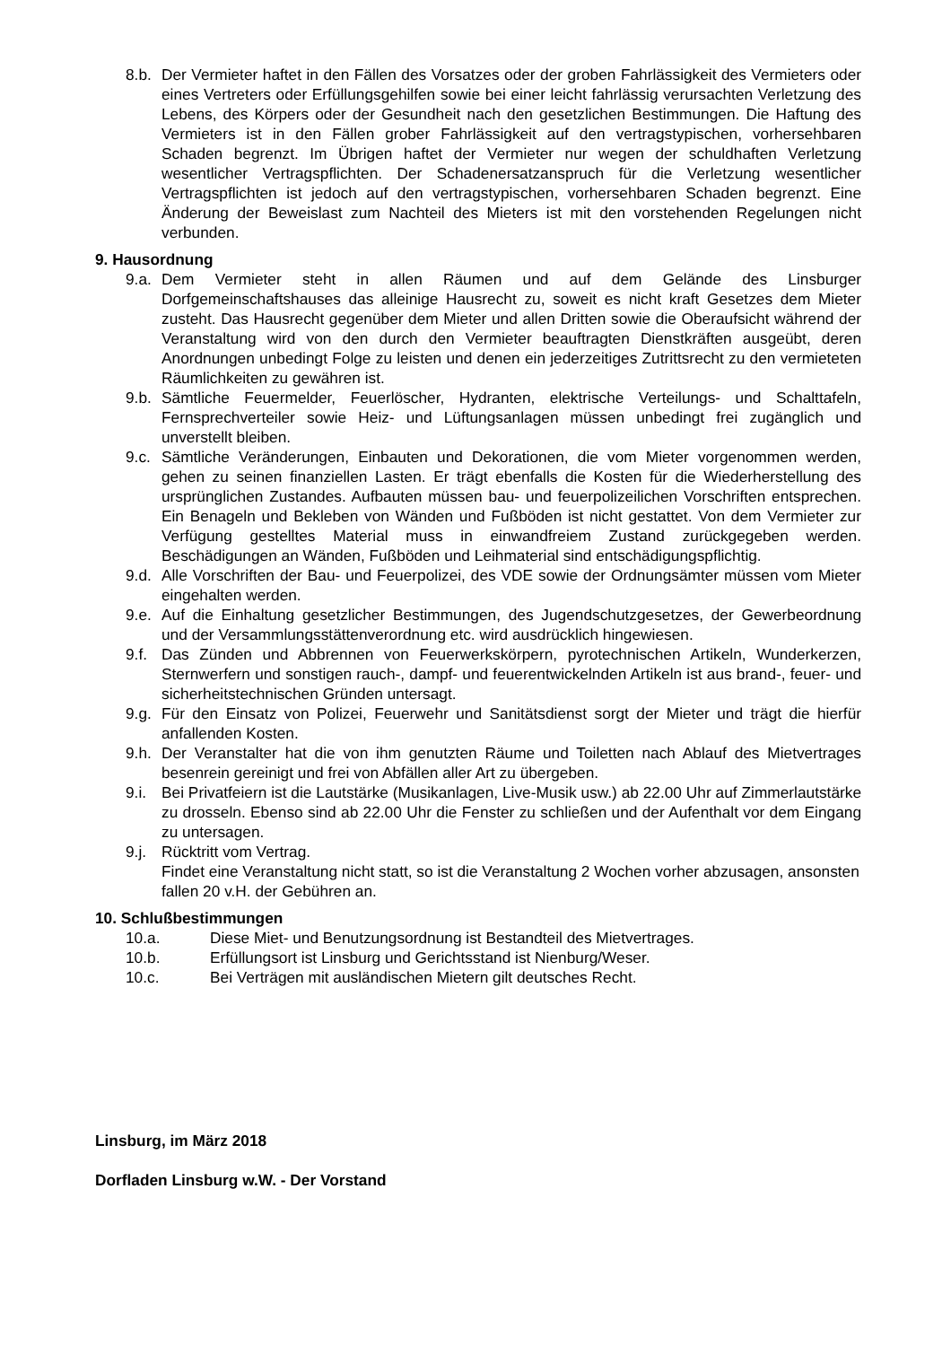8.b.
Der Vermieter haftet in den Fällen des Vorsatzes oder der groben Fahrlässigkeit des Vermieters oder eines Vertreters oder Erfüllungsgehilfen sowie bei einer leicht fahrlässig verursachten Verletzung des Lebens, des Körpers oder der Gesundheit nach den gesetzlichen Bestimmungen. Die Haftung des Vermieters ist in den Fällen grober Fahrlässigkeit auf den vertragstypischen, vorhersehbaren Schaden begrenzt. Im Übrigen haftet der Vermieter nur wegen der schuldhaften Verletzung wesentlicher Vertragspflichten. Der Schadenersatzanspruch für die Verletzung wesentlicher Vertragspflichten ist jedoch auf den vertragstypischen, vorhersehbaren Schaden begrenzt. Eine Änderung der Beweislast zum Nachteil des Mieters ist mit den vorstehenden Regelungen nicht verbunden.
9. Hausordnung
9.a.
Dem Vermieter steht in allen Räumen und auf dem Gelände des Linsburger Dorfgemeinschaftshauses das alleinige Hausrecht zu, soweit es nicht kraft Gesetzes dem Mieter zusteht. Das Hausrecht gegenüber dem Mieter und allen Dritten sowie die Oberaufsicht während der Veranstaltung wird von den durch den Vermieter beauftragten Dienstkräften ausgeübt, deren Anordnungen unbedingt Folge zu leisten und denen ein jederzeitiges Zutrittsrecht zu den vermieteten Räumlichkeiten zu gewähren ist.
9.b.
Sämtliche Feuermelder, Feuerlöscher, Hydranten, elektrische Verteilungs- und Schalttafeln, Fernsprechverteiler sowie Heiz- und Lüftungsanlagen müssen unbedingt frei zugänglich und unverstellt bleiben.
9.c.
Sämtliche Veränderungen, Einbauten und Dekorationen, die vom Mieter vorgenommen werden, gehen zu seinen finanziellen Lasten. Er trägt ebenfalls die Kosten für die Wiederherstellung des ursprünglichen Zustandes. Aufbauten müssen bau- und feuerpolizeilichen Vorschriften entsprechen. Ein Benageln und Bekleben von Wänden und Fußböden ist nicht gestattet. Von dem Vermieter zur Verfügung gestelltes Material muss in einwandfreiem Zustand zurückgegeben werden. Beschädigungen an Wänden, Fußböden und Leihmaterial sind entschädigungspflichtig.
9.d.
Alle Vorschriften der Bau- und Feuerpolizei, des VDE sowie der Ordnungsämter müssen vom Mieter eingehalten werden.
9.e.
Auf die Einhaltung gesetzlicher Bestimmungen, des Jugendschutzgesetzes, der Gewerbeordnung und der Versammlungsstättenverordnung etc. wird ausdrücklich hingewiesen.
9.f.
Das Zünden und Abbrennen von Feuerwerkskörpern, pyrotechnischen Artikeln, Wunderkerzen, Sternwerfern und sonstigen rauch-, dampf- und feuerentwickelnden Artikeln ist aus brand-, feuer- und sicherheitstechnischen Gründen untersagt.
9.g.
Für den Einsatz von Polizei, Feuerwehr und Sanitätsdienst sorgt der Mieter und trägt die hierfür anfallenden Kosten.
9.h.
Der Veranstalter hat die von ihm genutzten Räume und Toiletten nach Ablauf des Mietvertrages besenrein gereinigt und frei von Abfällen aller Art zu übergeben.
9.i.
Bei Privatfeiern ist die Lautstärke (Musikanlagen, Live-Musik usw.) ab 22.00 Uhr auf Zimmerlautstärke zu drosseln. Ebenso sind ab 22.00 Uhr die Fenster zu schließen und der Aufenthalt vor dem Eingang zu untersagen.
9.j.
Rücktritt vom Vertrag.
Findet eine Veranstaltung nicht statt, so ist die Veranstaltung 2 Wochen vorher abzusagen, ansonsten fallen 20 v.H. der Gebühren an.
10. Schlußbestimmungen
10.a. Diese Miet- und Benutzungsordnung ist Bestandteil des Mietvertrages.
10.b. Erfüllungsort ist Linsburg und Gerichtsstand ist Nienburg/Weser.
10.c. Bei Verträgen mit ausländischen Mietern gilt deutsches Recht.
Linsburg, im März 2018
Dorfladen Linsburg w.W. - Der Vorstand